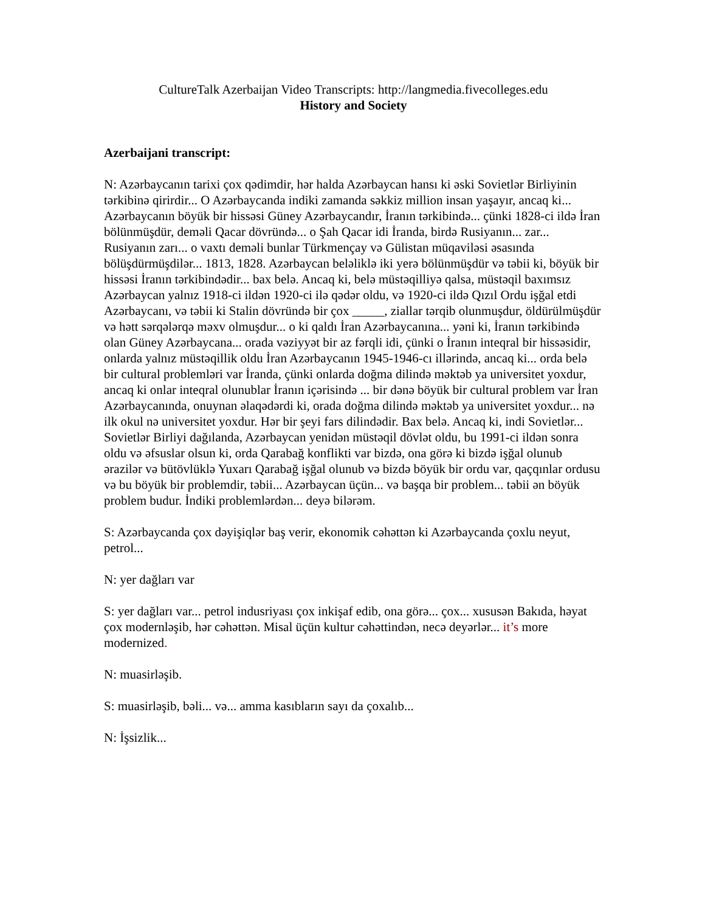CultureTalk Azerbaijan Video Transcripts: http://langmedia.fivecolleges.edu
History and Society
Azerbaijani transcript:
N: Azərbaycanın tarixi çox qədimdir, hər halda Azərbaycan hansı ki əski Sovietlər Birliyinin tərkibinə qirirdir... O Azərbaycanda indiki zamanda səkkiz million insan yaşayır, ancaq ki... Azərbaycanın böyük bir hissəsi Güney Azərbaycandır, İranın tərkibində... çünki 1828-ci ildə İran bölünmüşdür, deməli Qacar dövründə... o Şah Qacar idi İranda, birdə Rusiyanın... zar... Rusiyanın zarı... o vaxtı deməli bunlar Türkmençay və Gülistan müqaviləsi əsasında bölüşdürmüşdilər... 1813, 1828. Azərbaycan beləliklə iki yerə bölünmüşdür və təbii ki, böyük bir hissəsi İranın tərkibindədir... bax belə. Ancaq ki, belə müstəqilliyə qalsa, müstəqil baxımsız Azərbaycan yalnız 1918-ci ildən 1920-ci ilə qədər oldu, və 1920-ci ildə Qızıl Ordu işğal etdi Azərbaycanı, və təbii ki Stalin dövründə bir çox _____, ziallar tərqib olunmuşdur, öldürülmüşdür və hətt sərqələrqə məxv olmuşdur... o ki qaldı İran Azərbaycanına... yəni ki, İranın tərkibində olan Güney Azərbaycana... orada vəziyyət bir az fərqli idi, çünki o İranın inteqral bir hissəsidir, onlarda yalnız müstəqillik oldu İran Azərbaycanın 1945-1946-cı illərində, ancaq ki... orda belə bir cultural problemləri var İranda, çünki onlarda doğma dilində məktəb ya universitet yoxdur, ancaq ki onlar inteqral olunublar İranın içərisində ... bir dənə böyük bir cultural problem var İran Azərbaycanında, onuynan əlaqədərdi ki, orada doğma dilində məktəb ya universitet yoxdur... nə ilk okul nə universitet yoxdur. Hər bir şeyi fars dilindədir. Bax belə. Ancaq ki, indi Sovietlər... Sovietlər Birliyi dağılanda, Azərbaycan yenidən müstəqil dövlət oldu, bu 1991-ci ildən sonra oldu və əfsuslar olsun ki, orda Qarabağ konflikti var bizdə, ona görə ki bizdə işğal olunub ərazilər və bütövlüklə Yuxarı Qarabağ işğal olunub və bizdə böyük bir ordu var, qaçqınlar ordusu və bu böyük bir problemdir, təbii... Azərbaycan üçün... və başqa bir problem... təbii ən böyük problem budur. İndiki problemlərdən... deyə bilərəm.
S: Azərbaycanda çox dəyişiqlər baş verir, ekonomik cəhəttən ki Azərbaycanda çoxlu neyut, petrol...
N: yer dağları var
S: yer dağları var... petrol indusriyası çox inkişaf edib, ona görə... çox... xususən Bakıda, həyat çox modernləşib, hər cəhəttən. Misal üçün kultur cəhəttindən, necə deyərlər... it’s more modernized.
N: muasirləşib.
S: muasirləşib, bəli... və... amma kasıbların sayı da çoxalıb...
N: İşsizlik...